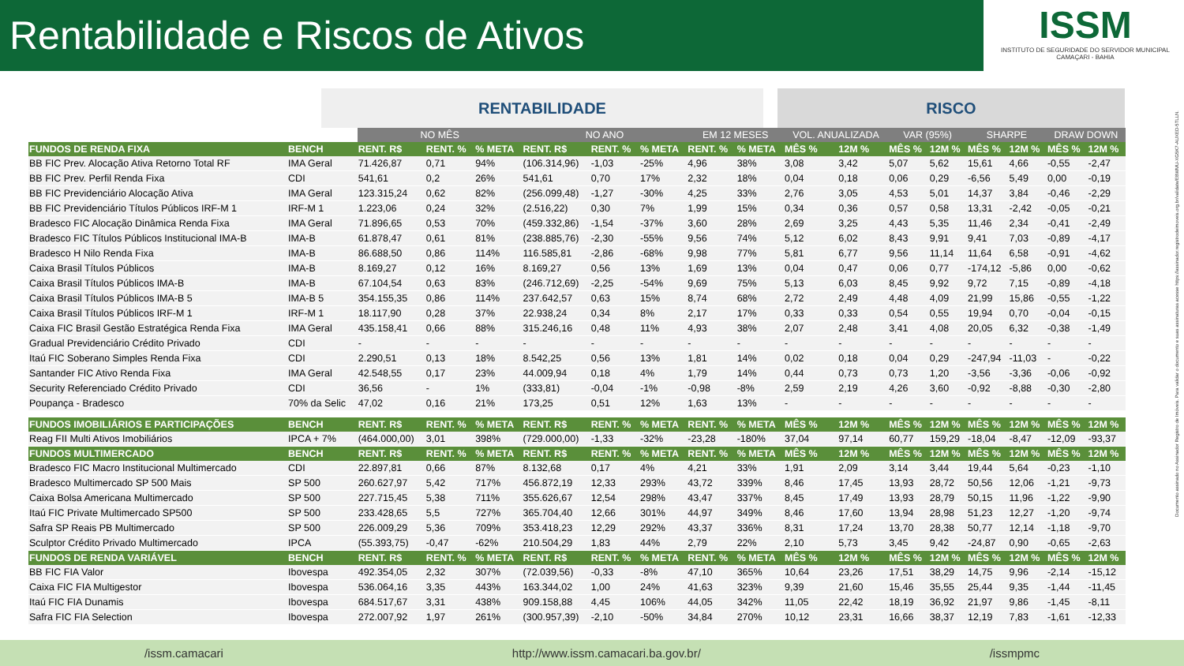Rentabilidade e Riscos de Ativos
ISSM
INSTITUTO DE SEGURIDADE DO SERVIDOR MUNICIPAL
CAMAÇARI - BAHIA
RENTABILIDADE RISCO
| | | NO MÊS | | | NO ANO | | | EM 12 MESES | | VOL. ANUALIZADA | | VAR (95%) | | SHARPE | | DRAW DOWN | |
| --- | --- | --- | --- | --- | --- | --- | --- | --- | --- | --- | --- | --- | --- | --- | --- | --- | --- |
| FUNDOS DE RENDA FIXA | BENCH | RENT. R$ | RENT. % | % META | RENT. R$ | RENT. % | % META | RENT. % | % META | MÊS % | 12M % | MÊS % | 12M % | MÊS % | 12M % | MÊS % | 12M % |
| BB FIC Prev. Alocação Ativa Retorno Total RF | IMA Geral | 71.426,87 | 0,71 | 94% | (106.314,96) | -1,03 | -25% | 4,96 | 38% | 3,08 | 3,42 | 5,07 | 5,62 | 15,61 | 4,66 | -0,55 | -2,47 |
| BB FIC Prev. Perfil Renda Fixa | CDI | 541,61 | 0,2 | 26% | 541,61 | 0,70 | 17% | 2,32 | 18% | 0,04 | 0,18 | 0,06 | 0,29 | -6,56 | 5,49 | 0,00 | -0,19 |
| BB FIC Previdenciário Alocação Ativa | IMA Geral | 123.315,24 | 0,62 | 82% | (256.099,48) | -1,27 | -30% | 4,25 | 33% | 2,76 | 3,05 | 4,53 | 5,01 | 14,37 | 3,84 | -0,46 | -2,29 |
| BB FIC Previdenciário Títulos Públicos IRF-M 1 | IRF-M 1 | 1.223,06 | 0,24 | 32% | (2.516,22) | 0,30 | 7% | 1,99 | 15% | 0,34 | 0,36 | 0,57 | 0,58 | 13,31 | -2,42 | -0,05 | -0,21 |
| Bradesco FIC Alocação Dinâmica Renda Fixa | IMA Geral | 71.896,65 | 0,53 | 70% | (459.332,86) | -1,54 | -37% | 3,60 | 28% | 2,69 | 3,25 | 4,43 | 5,35 | 11,46 | 2,34 | -0,41 | -2,49 |
| Bradesco FIC Títulos Públicos Institucional IMA-B | IMA-B | 61.878,47 | 0,61 | 81% | (238.885,76) | -2,30 | -55% | 9,56 | 74% | 5,12 | 6,02 | 8,43 | 9,91 | 9,41 | 7,03 | -0,89 | -4,17 |
| Bradesco H Nilo Renda Fixa | IMA-B | 86.688,50 | 0,86 | 114% | 116.585,81 | -2,86 | -68% | 9,98 | 77% | 5,81 | 6,77 | 9,56 | 11,14 | 11,64 | 6,58 | -0,91 | -4,62 |
| Caixa Brasil Títulos Públicos | IMA-B | 8.169,27 | 0,12 | 16% | 8.169,27 | 0,56 | 13% | 1,69 | 13% | 0,04 | 0,47 | 0,06 | 0,77 | -174,12 | -5,86 | 0,00 | -0,62 |
| Caixa Brasil Títulos Públicos IMA-B | IMA-B | 67.104,54 | 0,63 | 83% | (246.712,69) | -2,25 | -54% | 9,69 | 75% | 5,13 | 6,03 | 8,45 | 9,92 | 9,72 | 7,15 | -0,89 | -4,18 |
| Caixa Brasil Títulos Públicos IMA-B 5 | IMA-B 5 | 354.155,35 | 0,86 | 114% | 237.642,57 | 0,63 | 15% | 8,74 | 68% | 2,72 | 2,49 | 4,48 | 4,09 | 21,99 | 15,86 | -0,55 | -1,22 |
| Caixa Brasil Títulos Públicos IRF-M 1 | IRF-M 1 | 18.117,90 | 0,28 | 37% | 22.938,24 | 0,34 | 8% | 2,17 | 17% | 0,33 | 0,33 | 0,54 | 0,55 | 19,94 | 0,70 | -0,04 | -0,15 |
| Caixa FIC Brasil Gestão Estratégica Renda Fixa | IMA Geral | 435.158,41 | 0,66 | 88% | 315.246,16 | 0,48 | 11% | 4,93 | 38% | 2,07 | 2,48 | 3,41 | 4,08 | 20,05 | 6,32 | -0,38 | -1,49 |
| Gradual Previdenciário Crédito Privado | CDI | - | - | - | - | - | - | - | - | - | - | - | - | - | - | - | - |
| Itaú FIC Soberano Simples Renda Fixa | CDI | 2.290,51 | 0,13 | 18% | 8.542,25 | 0,56 | 13% | 1,81 | 14% | 0,02 | 0,18 | 0,04 | 0,29 | -247,94 | -11,03 | - | -0,22 |
| Santander FIC Ativo Renda Fixa | IMA Geral | 42.548,55 | 0,17 | 23% | 44.009,94 | 0,18 | 4% | 1,79 | 14% | 0,44 | 0,73 | 0,73 | 1,20 | -3,56 | -3,36 | -0,06 | -0,92 |
| Security Referenciado Crédito Privado | CDI | 36,56 | - | 1% | (333,81) | -0,04 | -1% | -0,98 | -8% | 2,59 | 2,19 | 4,26 | 3,60 | -0,92 | -8,88 | -0,30 | -2,80 |
| Poupança - Bradesco | 70% da Selic | 47,02 | 0,16 | 21% | 173,25 | 0,51 | 12% | 1,63 | 13% | - | - | - | - | - | - | - | - |
| FUNDOS IMOBILIÁRIOS E PARTICIPAÇÕES | BENCH | RENT. R$ | RENT. % | % META | RENT. R$ | RENT. % | % META | RENT. % | % META | MÊS % | 12M % | MÊS % | 12M % | MÊS % | 12M % | MÊS % | 12M % |
| Reag FII Multi Ativos Imobiliários | IPCA + 7% | (464.000,00) | 3,01 | 398% | (729.000,00) | -1,33 | -32% | -23,28 | -180% | 37,04 | 97,14 | 60,77 | 159,29 | -18,04 | -8,47 | -12,09 | -93,37 |
| FUNDOS MULTIMERCADO | BENCH | RENT. R$ | RENT. % | % META | RENT. R$ | RENT. % | % META | RENT. % | % META | MÊS % | 12M % | MÊS % | 12M % | MÊS % | 12M % | MÊS % | 12M % |
| Bradesco FIC Macro Institucional Multimercado | CDI | 22.897,81 | 0,66 | 87% | 8.132,68 | 0,17 | 4% | 4,21 | 33% | 1,91 | 2,09 | 3,14 | 3,44 | 19,44 | 5,64 | -0,23 | -1,10 |
| Bradesco Multimercado SP 500 Mais | SP 500 | 260.627,97 | 5,42 | 717% | 456.872,19 | 12,33 | 293% | 43,72 | 339% | 8,46 | 17,45 | 13,93 | 28,72 | 50,56 | 12,06 | -1,21 | -9,73 |
| Caixa Bolsa Americana Multimercado | SP 500 | 227.715,45 | 5,38 | 711% | 355.626,67 | 12,54 | 298% | 43,47 | 337% | 8,45 | 17,49 | 13,93 | 28,79 | 50,15 | 11,96 | -1,22 | -9,90 |
| Itaú FIC Private Multimercado SP500 | SP 500 | 233.428,65 | 5,5 | 727% | 365.704,40 | 12,66 | 301% | 44,97 | 349% | 8,46 | 17,60 | 13,94 | 28,98 | 51,23 | 12,27 | -1,20 | -9,74 |
| Safra SP Reais PB Multimercado | SP 500 | 226.009,29 | 5,36 | 709% | 353.418,23 | 12,29 | 292% | 43,37 | 336% | 8,31 | 17,24 | 13,70 | 28,38 | 50,77 | 12,14 | -1,18 | -9,70 |
| Sculptor Crédito Privado Multimercado | IPCA | (55.393,75) | -0,47 | -62% | 210.504,29 | 1,83 | 44% | 2,79 | 22% | 2,10 | 5,73 | 3,45 | 9,42 | -24,87 | 0,90 | -0,65 | -2,63 |
| FUNDOS DE RENDA VARIÁVEL | BENCH | RENT. R$ | RENT. % | % META | RENT. R$ | RENT. % | % META | RENT. % | % META | MÊS % | 12M % | MÊS % | 12M % | MÊS % | 12M % | MÊS % | 12M % |
| BB FIC FIA Valor | Ibovespa | 492.354,05 | 2,32 | 307% | (72.039,56) | -0,33 | -8% | 47,10 | 365% | 10,64 | 23,26 | 17,51 | 38,29 | 14,75 | 9,96 | -2,14 | -15,12 |
| Caixa FIC FIA Multigestor | Ibovespa | 536.064,16 | 3,35 | 443% | 163.344,02 | 1,00 | 24% | 41,63 | 323% | 9,39 | 21,60 | 15,46 | 35,55 | 25,44 | 9,35 | -1,44 | -11,45 |
| Itaú FIC FIA Dunamis | Ibovespa | 684.517,67 | 3,31 | 438% | 909.158,88 | 4,45 | 106% | 44,05 | 342% | 11,05 | 22,42 | 18,19 | 36,92 | 21,97 | 9,86 | -1,45 | -8,11 |
| Safra FIC FIA Selection | Ibovespa | 272.007,92 | 1,97 | 261% | (300.957,39) | -2,10 | -50% | 34,84 | 270% | 10,12 | 23,31 | 16,66 | 38,37 | 12,19 | 7,83 | -1,61 | -12,33 |
Documento assinado no Assinador Registro de Imóveis. Para validar o documento e suas assinaturas acesse https://assinador.registrodeimoveis.org.br/validate/E8WMU-XG5K7-AUXED-5TLLN.
/issm.camacari http://www.issm.camacari.ba.gov.br/ /issmpmc